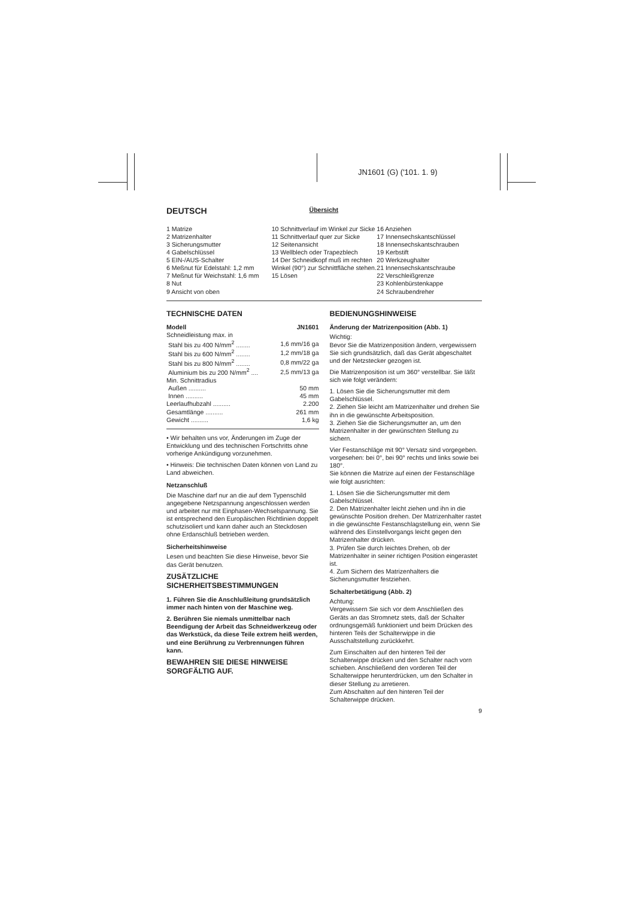JN1601 (G) ('101. 1. 9)
DEUTSCH
Übersicht
1 Matrize
2 Matrizenhalter
3 Sicherungsmutter
4 Gabelschlüssel
5 EIN-/AUS-Schalter
6 Meßnut für Edelstahl: 1,2 mm
7 Meßnut für Weichstahl: 1,6 mm
8 Nut
9 Ansicht von oben
10 Schnittverlauf im Winkel zur Sicke
11 Schnittverlauf quer zur Sicke
12 Seitenansicht
13 Wellblech oder Trapezblech
14 Der Schneidkopf muß im rechten Winkel (90°) zur Schnittfläche stehen.
15 Lösen
16 Anziehen
17 Innensechskantschlüssel
18 Innensechskantschrauben
19 Kerbstift
20 Werkzeughalter
21 Innensechskantschraube
22 Verschleißgrenze
23 Kohlenbürstenkappe
24 Schraubendreher
TECHNISCHE DATEN
| Modell | JN1601 |
| --- | --- |
| Schneidleistung max. in | |
| Stahl bis zu 400 N/mm<sup>2</sup> ........ | 1,6 mm/16 ga |
| Stahl bis zu 600 N/mm<sup>2</sup> ........ | 1,2 mm/18 ga |
| Stahl bis zu 800 N/mm<sup>2</sup> ........ | 0,8 mm/22 ga |
| Aluminium bis zu 200 N/mm<sup>2</sup> .... | 2,5 mm/13 ga |
| Min. Schnittradius | |
| Außen .......... | 50 mm |
| Innen .......... | 45 mm |
| Leerlaufhubzahl .......... | 2.200 |
| Gesamtlänge .......... | 261 mm |
| Gewicht .......... | 1,6 kg |
• Wir behalten uns vor, Änderungen im Zuge der Entwicklung und des technischen Fortschritts ohne vorherige Ankündigung vorzunehmen.
• Hinweis: Die technischen Daten können von Land zu Land abweichen.
Netzanschluß
Die Maschine darf nur an die auf dem Typenschild angegebene Netzspannung angeschlossen werden und arbeitet nur mit Einphasen-Wechselspannung. Sie ist entsprechend den Europäischen Richtlinien doppelt schutzisoliert und kann daher auch an Steckdosen ohne Erdanschluß betrieben werden.
Sicherheitshinweise
Lesen und beachten Sie diese Hinweise, bevor Sie das Gerät benutzen.
ZUSÄTZLICHE SICHERHEITSBESTIMMUNGEN
1. Führen Sie die Anschlußleitung grundsätzlich immer nach hinten von der Maschine weg.
2. Berühren Sie niemals unmittelbar nach Beendigung der Arbeit das Schneidwerkzeug oder das Werkstück, da diese Teile extrem heiß werden, und eine Berührung zu Verbrennungen führen kann.
BEWAHREN SIE DIESE HINWEISE SORGFÄLTIG AUF.
BEDIENUNGSHINWEISE
Änderung der Matrizenposition (Abb. 1)
Wichtig:
Bevor Sie die Matrizenposition ändern, vergewissern Sie sich grundsätzlich, daß das Gerät abgeschaltet und der Netzstecker gezogen ist.
Die Matrizenposition ist um 360° verstellbar. Sie läßt sich wie folgt verändern:
1. Lösen Sie die Sicherungsmutter mit dem Gabelschlüssel.
2. Ziehen Sie leicht am Matrizenhalter und drehen Sie ihn in die gewünschte Arbeitsposition.
3. Ziehen Sie die Sicherungsmutter an, um den Matrizenhalter in der gewünschten Stellung zu sichern.
Vier Festanschläge mit 90° Versatz sind vorgegeben. vorgesehen: bei 0°, bei 90° rechts und links sowie bei 180°.
Sie können die Matrize auf einen der Festanschläge wie folgt ausrichten:
1. Lösen Sie die Sicherungsmutter mit dem Gabelschlüssel.
2. Den Matrizenhalter leicht ziehen und ihn in die gewünschte Position drehen. Der Matrizenhalter rastet in die gewünschte Festanschlagstellung ein, wenn Sie während des Einstellvorgangs leicht gegen den Matrizenhalter drücken.
3. Prüfen Sie durch leichtes Drehen, ob der Matrizenhalter in seiner richtigen Position eingerastet ist.
4. Zum Sichern des Matrizenhalters die Sicherungsmutter festziehen.
Schalterbetätigung (Abb. 2)
Achtung:
Vergewissern Sie sich vor dem Anschließen des Geräts an das Stromnetz stets, daß der Schalter ordnungsgemäß funktioniert und beim Drücken des hinteren Teils der Schalterwippe in die Ausschaltstellung zurückkehrt.
Zum Einschalten auf den hinteren Teil der Schalterwippe drücken und den Schalter nach vorn schieben. Anschließend den vorderen Teil der Schalterwippe herunterdrücken, um den Schalter in dieser Stellung zu arretieren.
Zum Abschalten auf den hinteren Teil der Schalterwippe drücken.
9